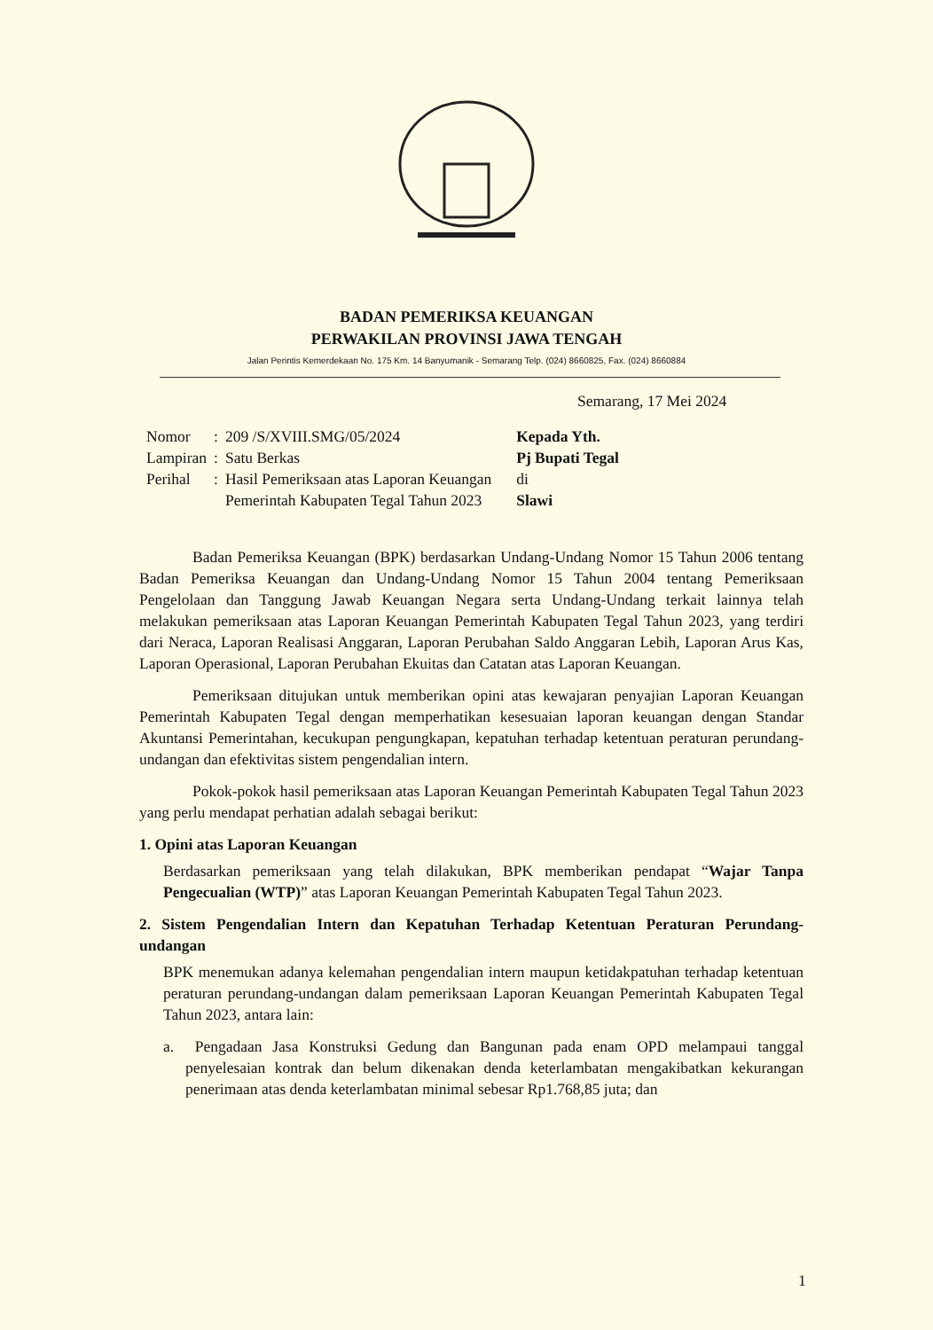BADAN PEMERIKSA KEUANGAN
PERWAKILAN PROVINSI JAWA TENGAH
Jalan Perintis Kemerdekaan No. 175 Km. 14 Banyumanik - Semarang Telp. (024) 8660825, Fax. (024) 8660884
Semarang, 17 Mei 2024
| Nomor | : | 209 /S/XVIII.SMG/05/2024 |
| Lampiran | : | Satu Berkas |
| Perihal | : | Hasil Pemeriksaan atas Laporan Keuangan Pemerintah Kabupaten Tegal Tahun 2023 |
Kepada Yth.
Pj Bupati Tegal
di
Slawi
Badan Pemeriksa Keuangan (BPK) berdasarkan Undang-Undang Nomor 15 Tahun 2006 tentang Badan Pemeriksa Keuangan dan Undang-Undang Nomor 15 Tahun 2004 tentang Pemeriksaan Pengelolaan dan Tanggung Jawab Keuangan Negara serta Undang-Undang terkait lainnya telah melakukan pemeriksaan atas Laporan Keuangan Pemerintah Kabupaten Tegal Tahun 2023, yang terdiri dari Neraca, Laporan Realisasi Anggaran, Laporan Perubahan Saldo Anggaran Lebih, Laporan Arus Kas, Laporan Operasional, Laporan Perubahan Ekuitas dan Catatan atas Laporan Keuangan.
Pemeriksaan ditujukan untuk memberikan opini atas kewajaran penyajian Laporan Keuangan Pemerintah Kabupaten Tegal dengan memperhatikan kesesuaian laporan keuangan dengan Standar Akuntansi Pemerintahan, kecukupan pengungkapan, kepatuhan terhadap ketentuan peraturan perundang-undangan dan efektivitas sistem pengendalian intern.
Pokok-pokok hasil pemeriksaan atas Laporan Keuangan Pemerintah Kabupaten Tegal Tahun 2023 yang perlu mendapat perhatian adalah sebagai berikut:
1. Opini atas Laporan Keuangan
Berdasarkan pemeriksaan yang telah dilakukan, BPK memberikan pendapat “Wajar Tanpa Pengecualian (WTP)” atas Laporan Keuangan Pemerintah Kabupaten Tegal Tahun 2023.
2. Sistem Pengendalian Intern dan Kepatuhan Terhadap Ketentuan Peraturan Perundang-undangan
BPK menemukan adanya kelemahan pengendalian intern maupun ketidakpatuhan terhadap ketentuan peraturan perundang-undangan dalam pemeriksaan Laporan Keuangan Pemerintah Kabupaten Tegal Tahun 2023, antara lain:
a. Pengadaan Jasa Konstruksi Gedung dan Bangunan pada enam OPD melampaui tanggal penyelesaian kontrak dan belum dikenakan denda keterlambatan mengakibatkan kekurangan penerimaan atas denda keterlambatan minimal sebesar Rp1.768,85 juta; dan
1